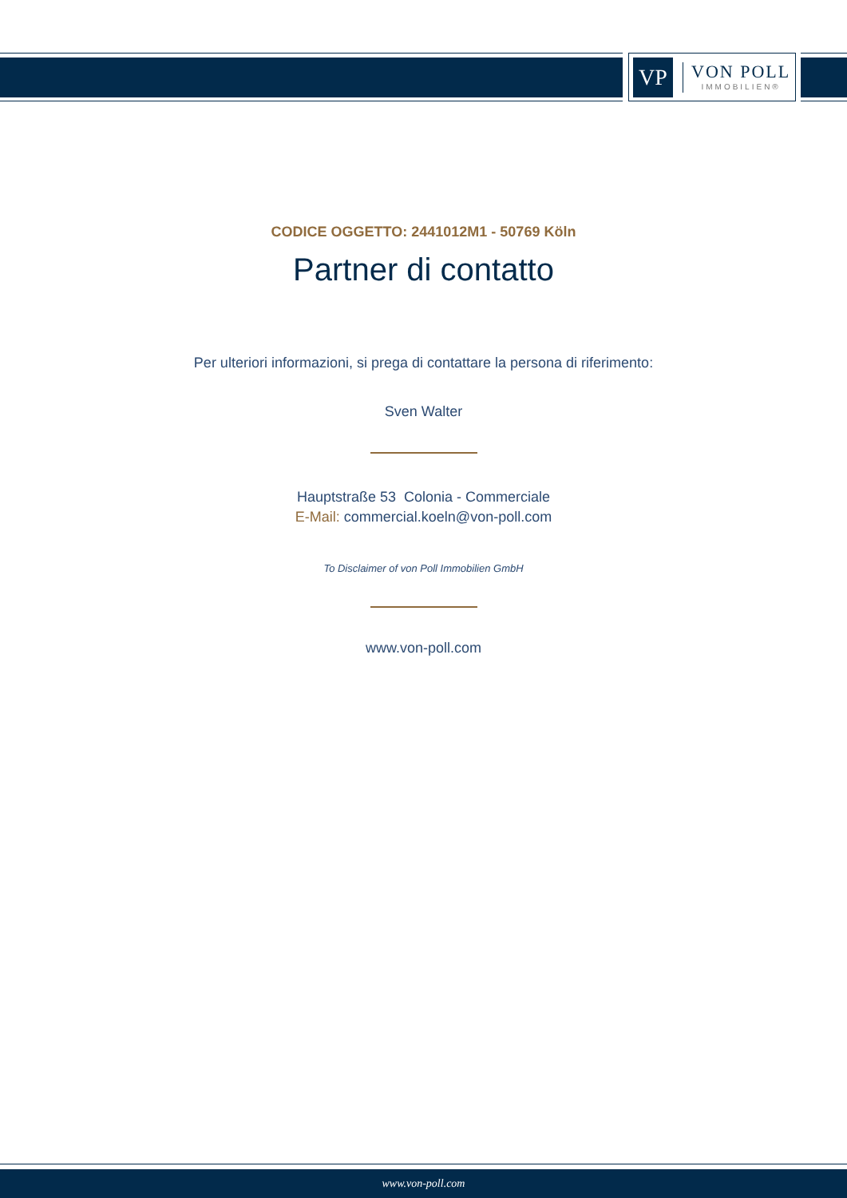VP
VON POLL
IMMOBILIEN®
CODICE OGGETTO: 2441012M1 - 50769 Köln
Partner di contatto
Per ulteriori informazioni, si prega di contattare la persona di riferimento:
Sven Walter
Hauptstraße 53 Colonia - Commerciale
E-Mail: commercial.koeln@von-poll.com
To Disclaimer of von Poll Immobilien GmbH
www.von-poll.com
www.von-poll.com